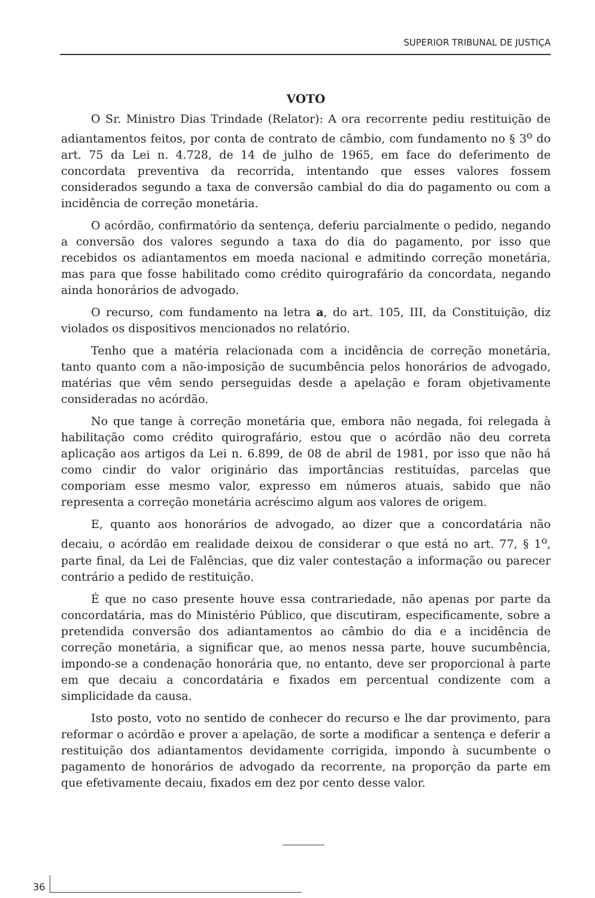SUPERIOR TRIBUNAL DE JUSTIÇA
VOTO
O Sr. Ministro Dias Trindade (Relator): A ora recorrente pediu restituição de adiantamentos feitos, por conta de contrato de câmbio, com fundamento no § 3<sup>o</sup> do art. 75 da Lei n. 4.728, de 14 de julho de 1965, em face do deferimento de concordata preventiva da recorrida, intentando que esses valores fossem considerados segundo a taxa de conversão cambial do dia do pagamento ou com a incidência de correção monetária.
O acórdão, confirmatório da sentença, deferiu parcialmente o pedido, negando a conversão dos valores segundo a taxa do dia do pagamento, por isso que recebidos os adiantamentos em moeda nacional e admitindo correção monetária, mas para que fosse habilitado como crédito quirografário da concordata, negando ainda honorários de advogado.
O recurso, com fundamento na letra a, do art. 105, III, da Constituição, diz violados os dispositivos mencionados no relatório.
Tenho que a matéria relacionada com a incidência de correção monetária, tanto quanto com a não-imposição de sucumbência pelos honorários de advogado, matérias que vêm sendo perseguidas desde a apelação e foram objetivamente consideradas no acórdão.
No que tange à correção monetária que, embora não negada, foi relegada à habilitação como crédito quirografário, estou que o acórdão não deu correta aplicação aos artigos da Lei n. 6.899, de 08 de abril de 1981, por isso que não há como cindir do valor originário das importâncias restituídas, parcelas que comporiam esse mesmo valor, expresso em números atuais, sabido que não representa a correção monetária acréscimo algum aos valores de origem.
E, quanto aos honorários de advogado, ao dizer que a concordatária não decaiu, o acórdão em realidade deixou de considerar o que está no art. 77, § 1<sup>o</sup>, parte final, da Lei de Falências, que diz valer contestação a informação ou parecer contrário a pedido de restituição.
É que no caso presente houve essa contrariedade, não apenas por parte da concordatária, mas do Ministério Público, que discutiram, especificamente, sobre a pretendida conversão dos adiantamentos ao câmbio do dia e a incidência de correção monetária, a significar que, ao menos nessa parte, houve sucumbência, impondo-se a condenação honorária que, no entanto, deve ser proporcional à parte em que decaiu a concordatária e fixados em percentual condizente com a simplicidade da causa.
Isto posto, voto no sentido de conhecer do recurso e lhe dar provimento, para reformar o acórdão e prover a apelação, de sorte a modificar a sentença e deferir a restituição dos adiantamentos devidamente corrigida, impondo à sucumbente o pagamento de honorários de advogado da recorrente, na proporção da parte em que efetivamente decaiu, fixados em dez por cento desse valor.
36